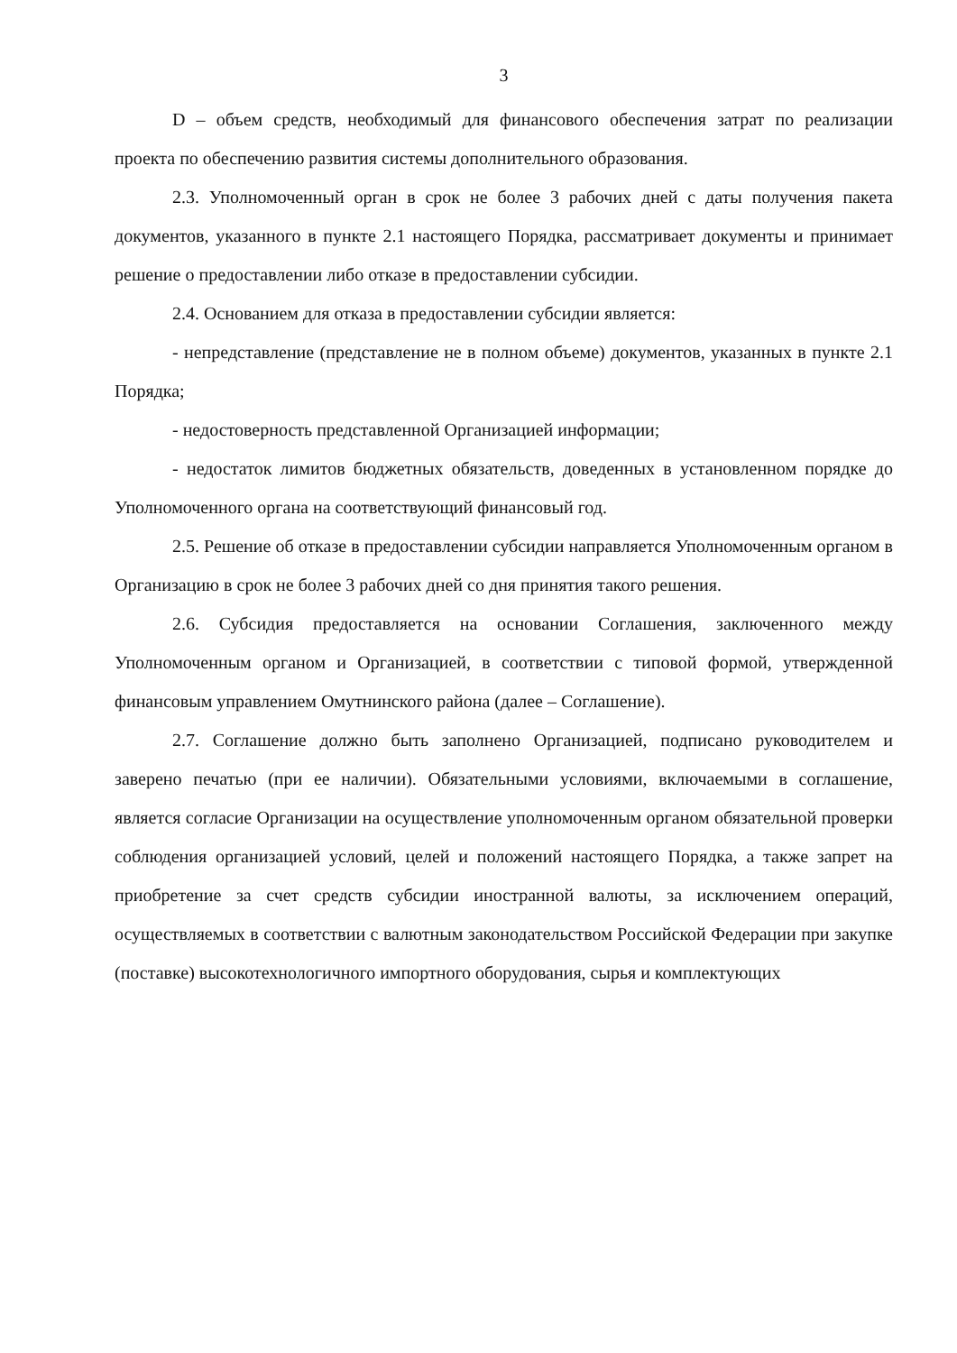3
D – объем средств, необходимый для финансового обеспечения затрат по реализации проекта по обеспечению развития системы дополнительного образования.
2.3. Уполномоченный орган в срок не более 3 рабочих дней с даты получения пакета документов, указанного в пункте 2.1 настоящего Порядка, рассматривает документы и принимает решение о предоставлении либо отказе в предоставлении субсидии.
2.4. Основанием для отказа в предоставлении субсидии является:
- непредставление (представление не в полном объеме) документов, указанных в пункте 2.1 Порядка;
- недостоверность представленной Организацией информации;
- недостаток лимитов бюджетных обязательств, доведенных в установленном порядке до Уполномоченного органа на соответствующий финансовый год.
2.5. Решение об отказе в предоставлении субсидии направляется Уполномоченным органом в Организацию в срок не более 3 рабочих дней со дня принятия такого решения.
2.6. Субсидия предоставляется на основании Соглашения, заключенного между Уполномоченным органом и Организацией, в соответствии с типовой формой, утвержденной финансовым управлением Омутнинского района (далее – Соглашение).
2.7. Соглашение должно быть заполнено Организацией, подписано руководителем и заверено печатью (при ее наличии). Обязательными условиями, включаемыми в соглашение, является согласие Организации на осуществление уполномоченным органом обязательной проверки соблюдения организацией условий, целей и положений настоящего Порядка, а также запрет на приобретение за счет средств субсидии иностранной валюты, за исключением операций, осуществляемых в соответствии с валютным законодательством Российской Федерации при закупке (поставке) высокотехнологичного импортного оборудования, сырья и комплектующих